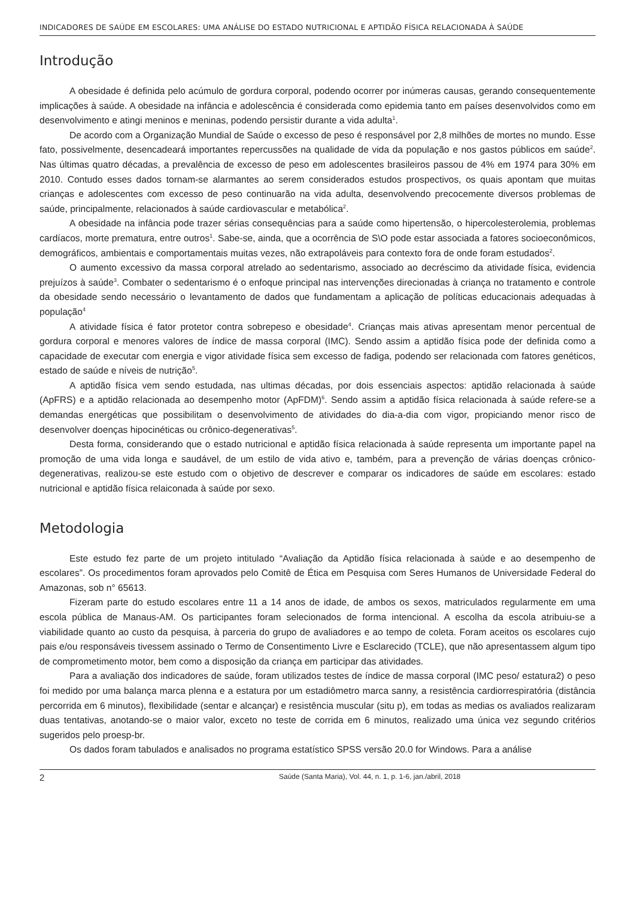INDICADORES DE SAÚDE EM ESCOLARES: UMA ANÁLISE DO ESTADO NUTRICIONAL E APTIDÃO FÍSICA RELACIONADA À SAÚDE
Introdução
A obesidade é definida pelo acúmulo de gordura corporal, podendo ocorrer por inúmeras causas, gerando consequentemente implicações à saúde. A obesidade na infância e adolescência é considerada como epidemia tanto em países desenvolvidos como em desenvolvimento e atingi meninos e meninas, podendo persistir durante a vida adulta<sup>1</sup>.
De acordo com a Organização Mundial de Saúde o excesso de peso é responsável por 2,8 milhões de mortes no mundo. Esse fato, possivelmente, desencadeará importantes repercussões na qualidade de vida da população e nos gastos públicos em saúde<sup>2</sup>. Nas últimas quatro décadas, a prevalência de excesso de peso em adolescentes brasileiros passou de 4% em 1974 para 30% em 2010. Contudo esses dados tornam-se alarmantes ao serem considerados estudos prospectivos, os quais apontam que muitas crianças e adolescentes com excesso de peso continuarão na vida adulta, desenvolvendo precocemente diversos problemas de saúde, principalmente, relacionados à saúde cardiovascular e metabólica<sup>2</sup>.
A obesidade na infância pode trazer sérias consequências para a saúde como hipertensão, o hipercolesterolemia, problemas cardíacos, morte prematura, entre outros<sup>1</sup>. Sabe-se, ainda, que a ocorrência de S\O pode estar associada a fatores socioeconômicos, demográficos, ambientais e comportamentais muitas vezes, não extrapoláveis para contexto fora de onde foram estudados<sup>2</sup>.
O aumento excessivo da massa corporal atrelado ao sedentarismo, associado ao decréscimo da atividade física, evidencia prejuízos à saúde<sup>3</sup>. Combater o sedentarismo é o enfoque principal nas intervenções direcionadas à criança no tratamento e controle da obesidade sendo necessário o levantamento de dados que fundamentam a aplicação de políticas educacionais adequadas à população<sup>4</sup>
A atividade física é fator protetor contra sobrepeso e obesidade<sup>4</sup>. Crianças mais ativas apresentam menor percentual de gordura corporal e menores valores de índice de massa corporal (IMC). Sendo assim a aptidão física pode der definida como a capacidade de executar com energia e vigor atividade física sem excesso de fadiga, podendo ser relacionada com fatores genéticos, estado de saúde e níveis de nutrição<sup>5</sup>.
A aptidão física vem sendo estudada, nas ultimas décadas, por dois essenciais aspectos: aptidão relacionada à saúde (ApFRS) e a aptidão relacionada ao desempenho motor (ApFDM)<sup>6</sup>. Sendo assim a aptidão física relacionada à saúde refere-se a demandas energéticas que possibilitam o desenvolvimento de atividades do dia-a-dia com vigor, propiciando menor risco de desenvolver doenças hipocinéticas ou crônico-degenerativas<sup>5</sup>.
Desta forma, considerando que o estado nutricional e aptidão física relacionada à saúde representa um importante papel na promoção de uma vida longa e saudável, de um estilo de vida ativo e, também, para a prevenção de várias doenças crônico-degenerativas, realizou-se este estudo com o objetivo de descrever e comparar os indicadores de saúde em escolares: estado nutricional e aptidão física relaiconada à saúde por sexo.
Metodologia
Este estudo fez parte de um projeto intitulado “Avaliação da Aptidão física relacionada à saúde e ao desempenho de escolares”. Os procedimentos foram aprovados pelo Comitê de Ética em Pesquisa com Seres Humanos de Universidade Federal do Amazonas, sob n° 65613.
Fizeram parte do estudo escolares entre 11 a 14 anos de idade, de ambos os sexos, matriculados regularmente em uma escola pública de Manaus-AM. Os participantes foram selecionados de forma intencional. A escolha da escola atribuiu-se a viabilidade quanto ao custo da pesquisa, à parceria do grupo de avaliadores e ao tempo de coleta. Foram aceitos os escolares cujo pais e/ou responsáveis tivessem assinado o Termo de Consentimento Livre e Esclarecido (TCLE), que não apresentassem algum tipo de comprometimento motor, bem como a disposição da criança em participar das atividades.
Para a avaliação dos indicadores de saúde, foram utilizados testes de índice de massa corporal (IMC peso/ estatura2) o peso foi medido por uma balança marca plenna e a estatura por um estadiômetro marca sanny, a resistência cardiorrespiratória (distância percorrida em 6 minutos), flexibilidade (sentar e alcançar) e resistência muscular (situ p), em todas as medias os avaliados realizaram duas tentativas, anotando-se o maior valor, exceto no teste de corrida em 6 minutos, realizado uma única vez segundo critérios sugeridos pelo proesp-br.
Os dados foram tabulados e analisados no programa estatístico SPSS versão 20.0 for Windows. Para a análise
2 Saúde (Santa Maria), Vol. 44, n. 1, p. 1-6, jan./abril, 2018